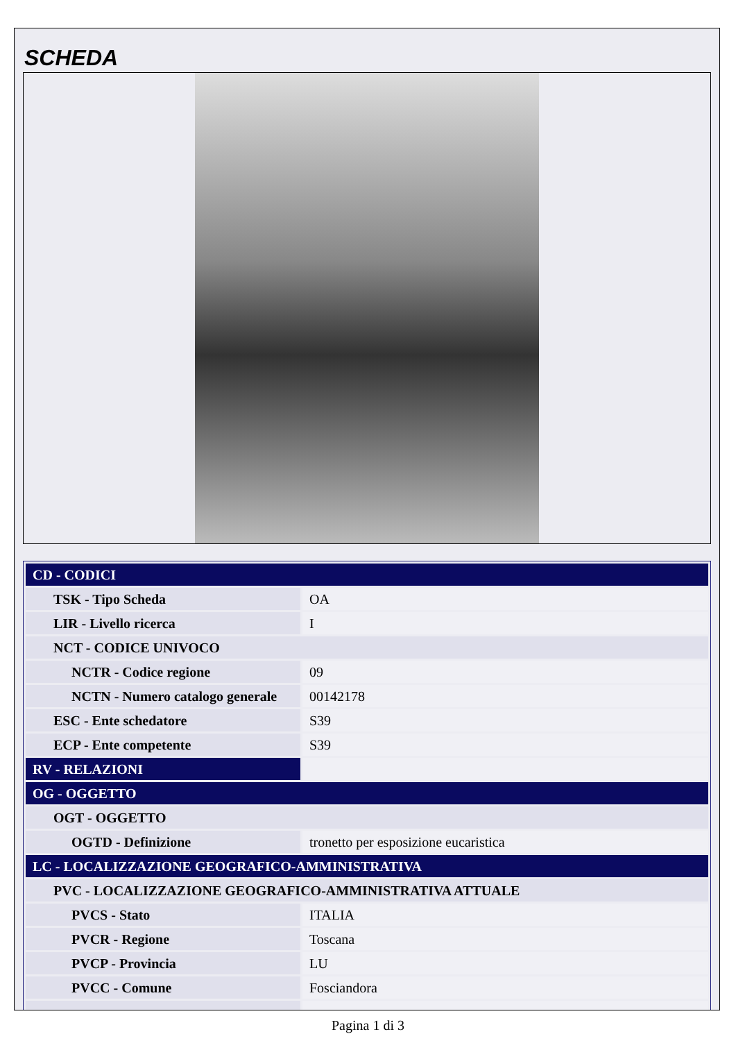SCHEDA
| CD - CODICI | |
| TSK - Tipo Scheda | OA |
| LIR - Livello ricerca | I |
| NCT - CODICE UNIVOCO | |
| NCTR - Codice regione | 09 |
| NCTN - Numero catalogo generale | 00142178 |
| ESC - Ente schedatore | S39 |
| ECP - Ente competente | S39 |
| RV - RELAZIONI | |
| OG - OGGETTO | |
| OGT - OGGETTO | |
| OGTD - Definizione | tronetto per esposizione eucaristica |
| LC - LOCALIZZAZIONE GEOGRAFICO-AMMINISTRATIVA | |
| PVC - LOCALIZZAZIONE GEOGRAFICO-AMMINISTRATIVA ATTUALE | |
| PVCS - Stato | ITALIA |
| PVCR - Regione | Toscana |
| PVCP - Provincia | LU |
| PVCC - Comune | Fosciandora |
Pagina 1 di 3